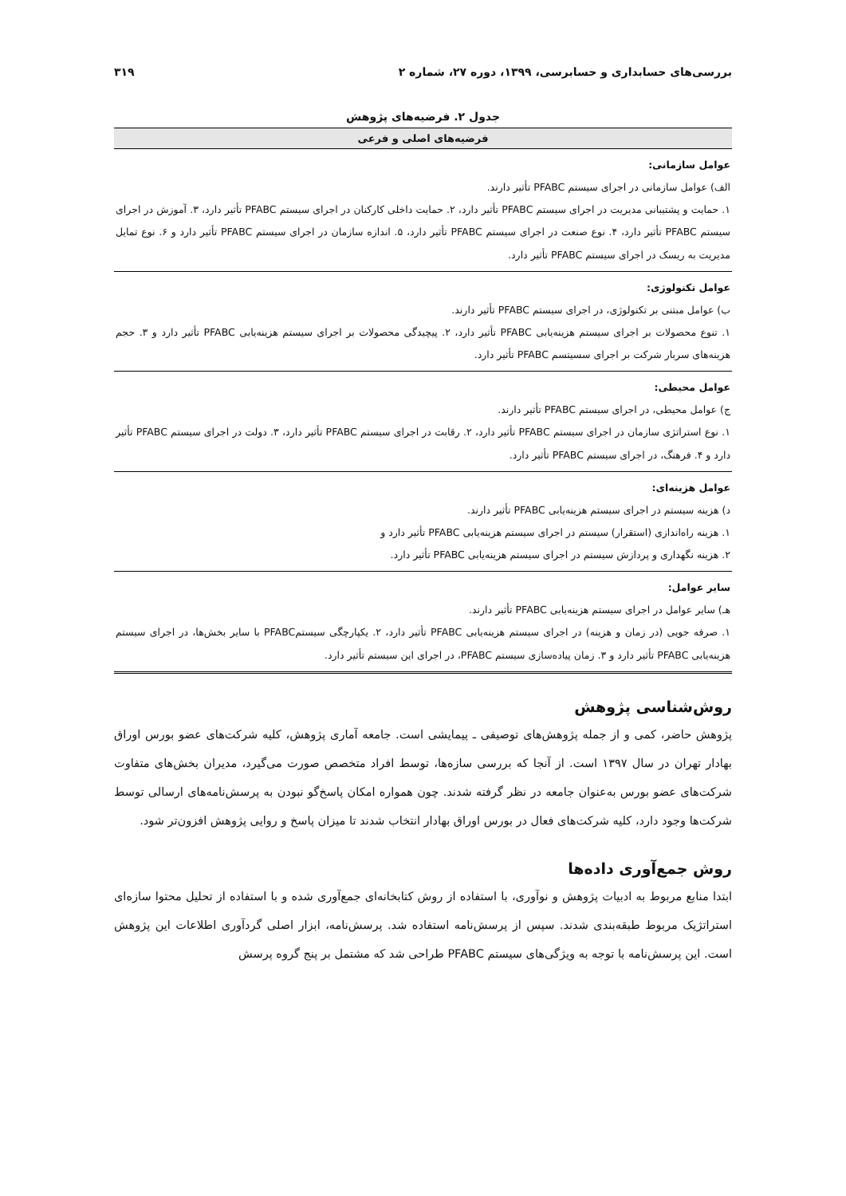بررسی‌های حسابداری و حسابرسی، ۱۳۹۹، دوره ۲۷، شماره ۲ ۳۱۹
جدول ۲. فرضیه‌های پژوهش
| فرضیه‌های اصلی و فرعی |
| --- |
| عوامل سازمانی: الف) عوامل سازمانی در اجرای سیستم PFABC تأثیر دارند. ۱. حمایت و پشتیبانی مدیریت در اجرای سیستم PFABC تأثیر دارد، ۲. حمایت داخلی کارکنان در اجرای سیستم PFABC تأثیر دارد، ۳. آموزش در اجرای سیستم PFABC تأثیر دارد، ۴. نوع صنعت در اجرای سیستم PFABC تأثیر دارد، ۵. اندازه سازمان در اجرای سیستم PFABC تأثیر دارد و ۶. نوع تمایل مدیریت به ریسک در اجرای سیستم PFABC تأثیر دارد. |
| عوامل تکنولوژی: ب) عوامل مبتنی بر تکنولوژی، در اجرای سیستم PFABC تأثیر دارند. ۱. تنوع محصولات بر اجرای سیستم هزینه‌یابی PFABC تأثیر دارد، ۲. پیچیدگی محصولات بر اجرای سیستم هزینه‌یابی PFABC تأثیر دارد و ۳. حجم هزینه‌های سربار شرکت بر اجرای سسیتسم PFABC تأثیر دارد. |
| عوامل محیطی: ج) عوامل محیطی، در اجرای سیستم PFABC تأثیر دارند. ۱. نوع استراتژی سازمان در اجرای سیستم PFABC تأثیر دارد، ۲. رقابت در اجرای سیستم PFABC تأثیر دارد، ۳. دولت در اجرای سیستم PFABC تأثیر دارد و ۴. فرهنگ، در اجرای سیستم PFABC تأثیر دارد. |
| عوامل هزینه‌ای: د) هزینه سیستم در اجرای سیستم هزینه‌یابی PFABC تأثیر دارند. ۱. هزینه راه‌اندازی (استقرار) سیستم در اجرای سیستم هزینه‌یابی PFABC تأثیر دارد و ۲. هزینه نگهداری و پردازش سیستم در اجرای سیستم هزینه‌یابی PFABC تأثیر دارد. |
| سایر عوامل: هـ) سایر عوامل در اجرای سیستم هزینه‌یابی PFABC تأثیر دارند. ۱. صرفه جویی (در زمان و هزینه) در اجرای سیستم هزینه‌یابی PFABC تأثیر دارد، ۲. یکپارچگی سیستمPFABC با سایر بخش‌ها، در اجرای سیستم هزینه‌یابی PFABC تأثیر دارد و ۳. زمان پیاده‌سازی سیستم PFABC، در اجرای این سیستم تأثیر دارد. |
روش‌شناسی پژوهش
پژوهش حاضر، کمی و از جمله پژوهش‌های توصیفی ـ پیمایشی است. جامعه آماری پژوهش، کلیه شرکت‌های عضو بورس اوراق بهادار تهران در سال ۱۳۹۷ است. از آنجا که بررسی سازه‌ها، توسط افراد متخصص صورت می‌گیرد، مدیران بخش‌های متفاوت شرکت‌های عضو بورس به‌عنوان جامعه در نظر گرفته شدند. چون همواره امکان پاسخ‌گو نبودن به پرسش‌نامه‌های ارسالی توسط شرکت‌ها وجود دارد، کلیه شرکت‌های فعال در بورس اوراق بهادار انتخاب شدند تا میزان پاسخ و روایی پژوهش افزون‌تر شود.
روش جمع‌آوری داده‌ها
ابتدا منابع مربوط به ادبیات پژوهش و نوآوری، با استفاده از روش کتابخانه‌ای جمع‌آوری شده و با استفاده از تحلیل محتوا سازه‌ای استراتژیک مربوط طبقه‌بندی شدند. سپس از پرسش‌نامه استفاده شد. پرسش‌نامه، ابزار اصلی گردآوری اطلاعات این پژوهش است. این پرسش‌نامه با توجه به ویژگی‌های سیستم PFABC طراحی شد که مشتمل بر پنج گروه پرسش